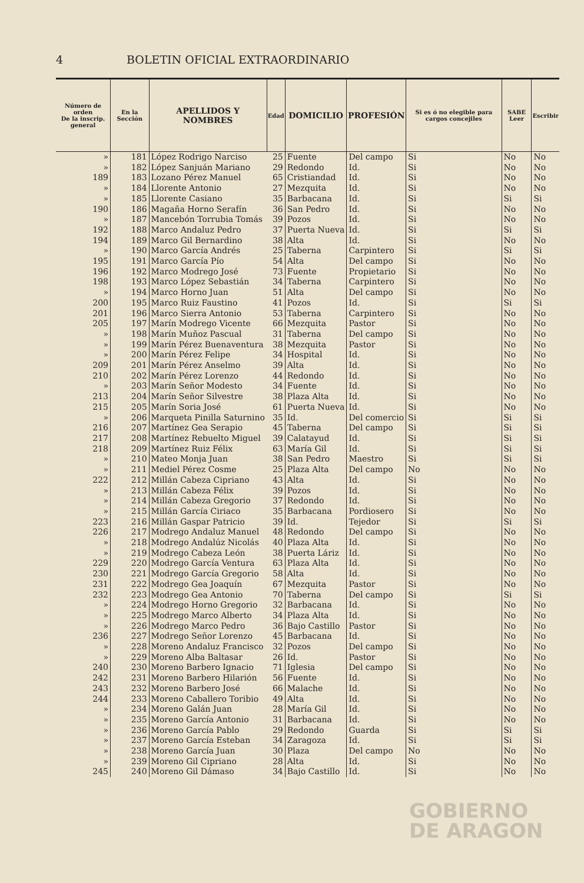4 BOLETIN OFICIAL EXTRAORDINARIO
| Número de orden De la inscrip. general | En la Sección | APELLIDOS Y NOMBRES | Edad | DOMICILIO | PROFESIÓN | Si es ó no elegible para cargos concejiles | SABE Leer | Escribir |
| --- | --- | --- | --- | --- | --- | --- | --- | --- |
| » | 181 | López Rodrigo Narciso | 25 | Fuente | Del campo | Si | No | No |
| » | 182 | López Sanjuán Mariano | 29 | Redondo | Id. | Si | No | No |
| 189 | 183 | Lozano Pérez Manuel | 65 | Cristiandad | Id. | Si | No | No |
| » | 184 | Llorente Antonio | 27 | Mezquita | Id. | Si | No | No |
| » | 185 | Llorente Casiano | 35 | Barbacana | Id. | Si | Si | Si |
| 190 | 186 | Magaña Horno Serafín | 36 | San Pedro | Id. | Si | No | No |
| » | 187 | Mancebón Torrubia Tomás | 39 | Pozos | Id. | Si | No | No |
| 192 | 188 | Marco Andaluz Pedro | 37 | Puerta Nueva | Id. | Si | Si | Si |
| 194 | 189 | Marco Gil Bernardino | 38 | Alta | Id. | Si | No | No |
| » | 190 | Marco García Andrés | 25 | Taberna | Carpintero | Si | Si | Si |
| 195 | 191 | Marco García Pío | 54 | Alta | Del campo | Si | No | No |
| 196 | 192 | Marco Modrego José | 73 | Fuente | Propietario | Si | No | No |
| 198 | 193 | Marco López Sebastián | 34 | Taberna | Carpintero | Si | No | No |
| » | 194 | Marco Horno Juan | 51 | Alta | Del campo | Si | No | No |
| 200 | 195 | Marco Ruiz Faustino | 41 | Pozos | Id. | Si | Si | Si |
| 201 | 196 | Marco Sierra Antonio | 53 | Taberna | Carpintero | Si | No | No |
| 205 | 197 | Marín Modrego Vicente | 66 | Mezquita | Pastor | Si | No | No |
| » | 198 | Marín Muñoz Pascual | 31 | Taberna | Del campo | Si | No | No |
| » | 199 | Marín Pérez Buenaventura | 38 | Mezquita | Pastor | Si | No | No |
| » | 200 | Marín Pérez Felipe | 34 | Hospital | Id. | Si | No | No |
| 209 | 201 | Marín Pérez Anselmo | 39 | Alta | Id. | Si | No | No |
| 210 | 202 | Marín Pérez Lorenzo | 44 | Redondo | Id. | Si | No | No |
| » | 203 | Marín Señor Modesto | 34 | Fuente | Id. | Si | No | No |
| 213 | 204 | Marín Señor Silvestre | 38 | Plaza Alta | Id. | Si | No | No |
| 215 | 205 | Marín Soria José | 61 | Puerta Nueva | Id. | Si | No | No |
| » | 206 | Marqueta Pinilla Saturnino | 35 | Id. | Del comercio | Si | Si | Si |
| 216 | 207 | Martínez Gea Serapio | 45 | Taberna | Del campo | Si | Si | Si |
| 217 | 208 | Martínez Rebuelto Miguel | 39 | Calatayud | Id. | Si | Si | Si |
| 218 | 209 | Martínez Ruiz Félix | 63 | María Gil | Id. | Si | Si | Si |
| » | 210 | Mateo Monja Juan | 38 | San Pedro | Maestro | Si | Si | Si |
| » | 211 | Mediel Pérez Cosme | 25 | Plaza Alta | Del campo | No | No | No |
| 222 | 212 | Millán Cabeza Cipriano | 43 | Alta | Id. | Si | No | No |
| » | 213 | Millán Cabeza Félix | 39 | Pozos | Id. | Si | No | No |
| » | 214 | Millán Cabeza Gregorio | 37 | Redondo | Id. | Si | No | No |
| » | 215 | Millán García Ciriaco | 35 | Barbacana | Pordiosero | Si | No | No |
| 223 | 216 | Millán Gaspar Patricio | 39 | Id. | Tejedor | Si | Si | Si |
| 226 | 217 | Modrego Andaluz Manuel | 48 | Redondo | Del campo | Si | No | No |
| » | 218 | Modrego Andalúz Nicolás | 40 | Plaza Alta | Id. | Si | No | No |
| » | 219 | Modrego Cabeza León | 38 | Puerta Láriz | Id. | Si | No | No |
| 229 | 220 | Modrego García Ventura | 63 | Plaza Alta | Id. | Si | No | No |
| 230 | 221 | Modrego García Gregorio | 58 | Alta | Id. | Si | No | No |
| 231 | 222 | Modrego Gea Joaquín | 67 | Mezquita | Pastor | Si | No | No |
| 232 | 223 | Modrego Gea Antonio | 70 | Taberna | Del campo | Si | Si | Si |
| » | 224 | Modrego Horno Gregorio | 32 | Barbacana | Id. | Si | No | No |
| » | 225 | Modrego Marco Alberto | 34 | Plaza Alta | Id. | Si | No | No |
| » | 226 | Modrego Marco Pedro | 36 | Bajo Castillo | Pastor | Si | No | No |
| 236 | 227 | Modrego Señor Lorenzo | 45 | Barbacana | Id. | Si | No | No |
| » | 228 | Moreno Andaluz Francisco | 32 | Pozos | Del campo | Si | No | No |
| » | 229 | Moreno Alba Baltasar | 26 | Id. | Pastor | Si | No | No |
| 240 | 230 | Moreno Barbero Ignacio | 71 | Iglesia | Del campo | Si | No | No |
| 242 | 231 | Moreno Barbero Hilarión | 56 | Fuente | Id. | Si | No | No |
| 243 | 232 | Moreno Barbero José | 66 | Malache | Id. | Si | No | No |
| 244 | 233 | Moreno Caballero Toribio | 49 | Alta | Id. | Si | No | No |
| » | 234 | Moreno Galán Juan | 28 | María Gil | Id. | Si | No | No |
| » | 235 | Moreno García Antonio | 31 | Barbacana | Id. | Si | No | No |
| » | 236 | Moreno García Pablo | 29 | Redondo | Guarda | Si | Si | Si |
| » | 237 | Moreno García Esteban | 34 | Zaragoza | Id. | Si | Si | Si |
| » | 238 | Moreno García Juan | 30 | Plaza | Del campo | No | No | No |
| » | 239 | Moreno Gil Cipriano | 28 | Alta | Id. | Si | No | No |
| 245 | 240 | Moreno Gil Dámaso | 34 | Bajo Castillo | Id. | Si | No | No |
GOBIERNO
DE ARAGON